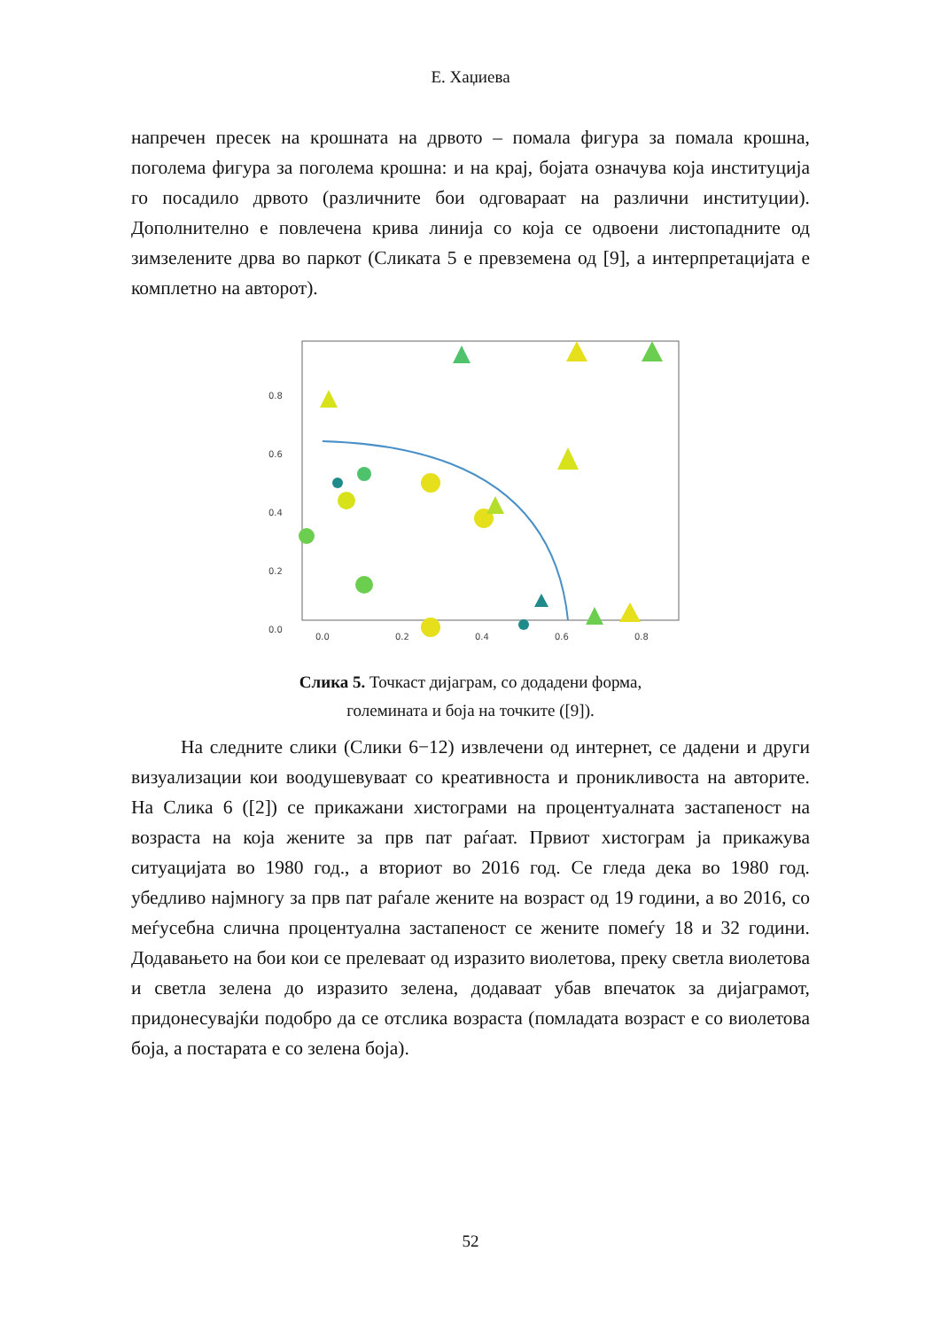Е. Хаџиева
напречен пресек на крошната на дрвото – помала фигура за помала крошна, поголема фигура за поголема крошна: и на крај, бојата означува која институција го посадило дрвото (различните бои одговараат на различни институции). Дополнително е повлечена крива линија со која се одвоени листопадните од зимзелените дрва во паркот (Сликата 5 е превземена од [9], а интерпретацијата е комплетно на авторот).
0.8
0.6
0.4
0.2
0.0
0.0
0.2
0.4
0.6
0.8
Слика 5. Точкаст дијаграм, со додадени форма,
големината и боја на точките ([9]).
На следните слики (Слики 6−12) извлечени од интернет, се дадени и други визуализации кои воодушевуваат со креативноста и проникливоста на авторите. На Слика 6 ([2]) се прикажани хистограми на процентуалната застапеност на возраста на која жените за прв пат раѓаат. Првиот хистограм ја прикажува ситуацијата во 1980 год., а вториот во 2016 год. Се гледа дека во 1980 год. убедливо најмногу за прв пат раѓале жените на возраст од 19 години, а во 2016, со меѓусебна слична процентуална застапеност се жените помеѓу 18 и 32 години. Додавањето на бои кои се прелеваат од изразито виолетова, преку светла виолетова и светла зелена до изразито зелена, додаваат убав впечаток за дијаграмот, придонесувајќи подобро да се отслика возраста (помладата возраст е со виолетова боја, а постарата е со зелена боја).
52